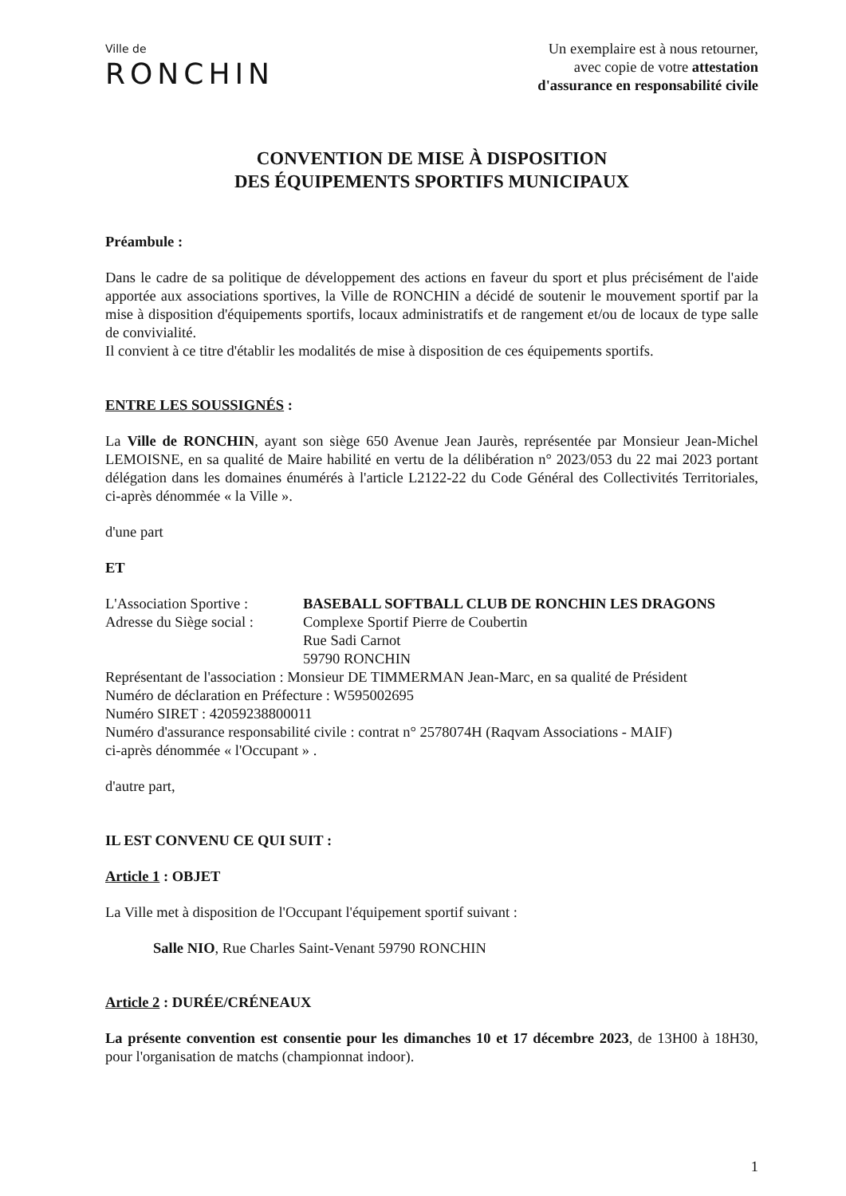Ville de
RONCHIN
Un exemplaire est à nous retourner,
avec copie de votre attestation
d'assurance en responsabilité civile
CONVENTION DE MISE À DISPOSITION
DES ÉQUIPEMENTS SPORTIFS MUNICIPAUX
Préambule :
Dans le cadre de sa politique de développement des actions en faveur du sport et plus précisément de l'aide apportée aux associations sportives, la Ville de RONCHIN a décidé de soutenir le mouvement sportif par la mise à disposition d'équipements sportifs, locaux administratifs et de rangement et/ou de locaux de type salle de convivialité.
Il convient à ce titre d'établir les modalités de mise à disposition de ces équipements sportifs.
ENTRE LES SOUSSIGNÉS :
La Ville de RONCHIN, ayant son siège 650 Avenue Jean Jaurès, représentée par Monsieur Jean-Michel LEMOISNE, en sa qualité de Maire habilité en vertu de la délibération n° 2023/053 du 22 mai 2023 portant délégation dans les domaines énumérés à l'article L2122-22 du Code Général des Collectivités Territoriales, ci-après dénommée « la Ville ».
d'une part
ET
L'Association Sportive :
BASEBALL SOFTBALL CLUB DE RONCHIN LES DRAGONS
Adresse du Siège social :
Complexe Sportif Pierre de Coubertin
Rue Sadi Carnot
59790 RONCHIN
Représentant de l'association : Monsieur DE TIMMERMAN Jean-Marc, en sa qualité de Président
Numéro de déclaration en Préfecture : W595002695
Numéro SIRET : 42059238800011
Numéro d'assurance responsabilité civile : contrat n° 2578074H (Raqvam Associations - MAIF)
ci-après dénommée « l'Occupant » .
d'autre part,
IL EST CONVENU CE QUI SUIT :
Article 1 : OBJET
La Ville met à disposition de l'Occupant l'équipement sportif suivant :
Salle NIO, Rue Charles Saint-Venant 59790 RONCHIN
Article 2 : DURÉE/CRÉNEAUX
La présente convention est consentie pour les dimanches 10 et 17 décembre 2023, de 13H00 à 18H30, pour l'organisation de matchs (championnat indoor).
1